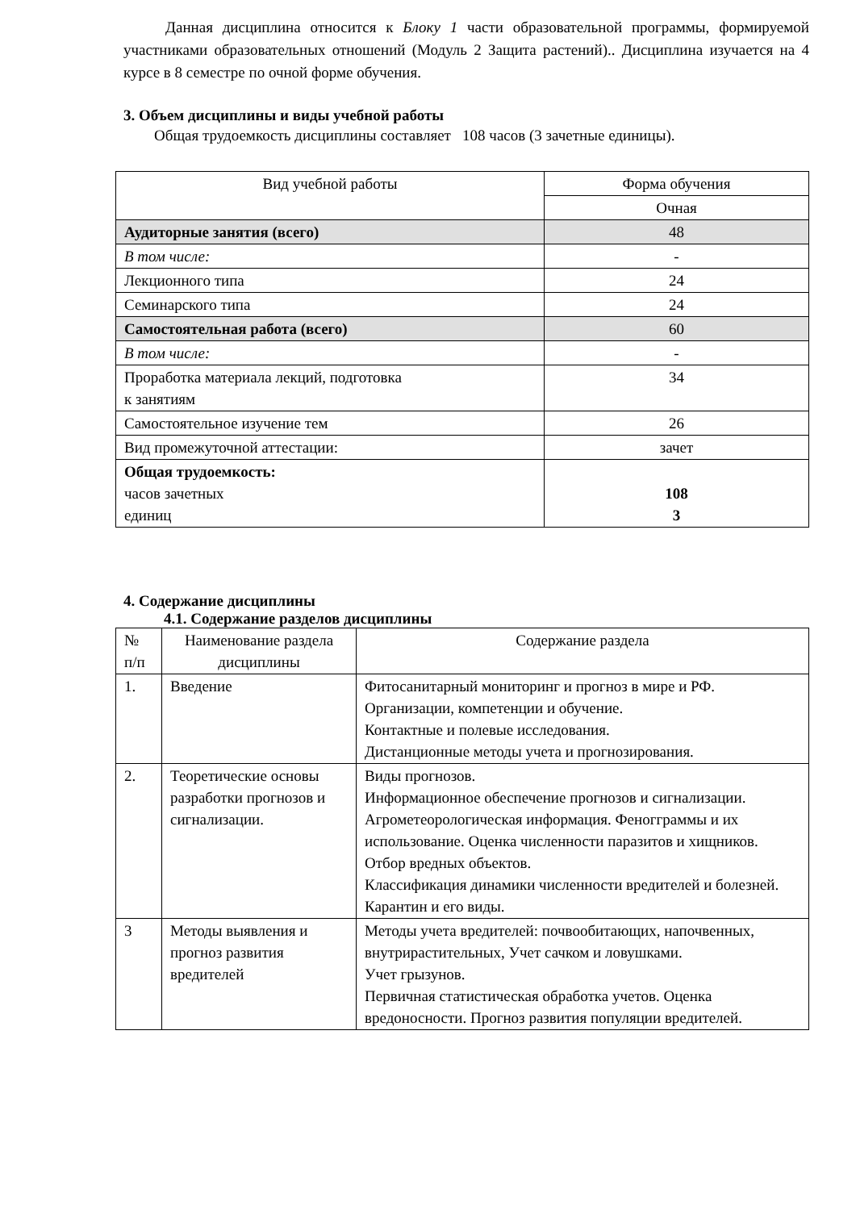Данная дисциплина относится к Блоку 1 части образовательной программы, формируемой участниками образовательных отношений (Модуль 2 Защита растений).. Дисциплина изучается на 4 курсе в 8 семестре по очной форме обучения.
3. Объем дисциплины и виды учебной работы
Общая трудоемкость дисциплины составляет 108 часов (3 зачетные единицы).
| Вид учебной работы | Форма обучения |
| --- | --- |
| | Очная |
| Аудиторные занятия (всего) | 48 |
| В том числе: | - |
| Лекционного типа | 24 |
| Семинарского типа | 24 |
| Самостоятельная работа (всего) | 60 |
| В том числе: | - |
| Проработка материала лекций, подготовка к занятиям | 34 |
| Самостоятельное изучение тем | 26 |
| Вид промежуточной аттестации: | зачет |
| Общая трудоемкость: часов зачетных единиц | 108 3 |
4. Содержание дисциплины
4.1. Содержание разделов дисциплины
| № п/п | Наименование раздела дисциплины | Содержание раздела |
| --- | --- | --- |
| 1. | Введение | Фитосанитарный мониторинг и прогноз в мире и РФ. Организации, компетенции и обучение. Контактные и полевые исследования. Дистанционные методы учета и прогнозирования. |
| 2. | Теоретические основы разработки прогнозов и сигнализации. | Виды прогнозов. Информационное обеспечение прогнозов и сигнализации. Агрометеорологическая информация. Феногграммы и их использование. Оценка численности паразитов и хищников. Отбор вредных объектов. Классификация динамики численности вредителей и болезней. Карантин и его виды. |
| 3 | Методы выявления и прогноз развития вредителей | Методы учета вредителей: почвообитающих, напочвенных, внутрирастительных, Учет сачком и ловушками. Учет грызунов. Первичная статистическая обработка учетов. Оценка вредоносности. Прогноз развития популяции вредителей. |